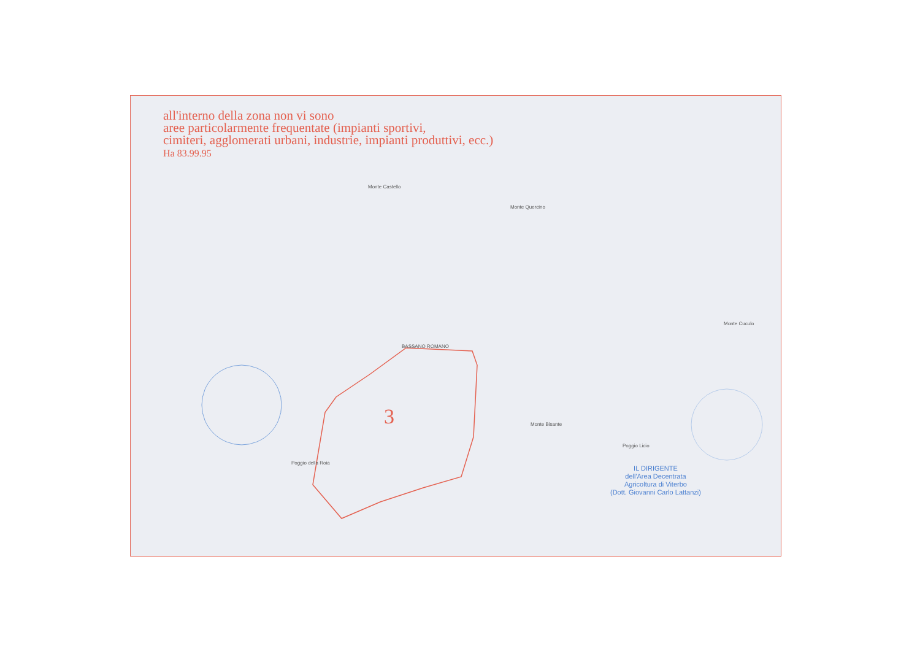all'interno della zona non vi sono
aree particolarmente frequentate (impianti sportivi,
cimiteri, agglomerati urbani, industrie, impianti produttivi, ecc.)
Ha 83.99.95
Monte Castello
Monte Quercino
BASSANO ROMANO
Monte Cuculo
Monte Bisante
Poggio Licio
Poggio della Roia
3
IL DIRIGENTE
dell'Area Decentrata
Agricoltura di Viterbo
(Dott. Giovanni Carlo Lattanzi)